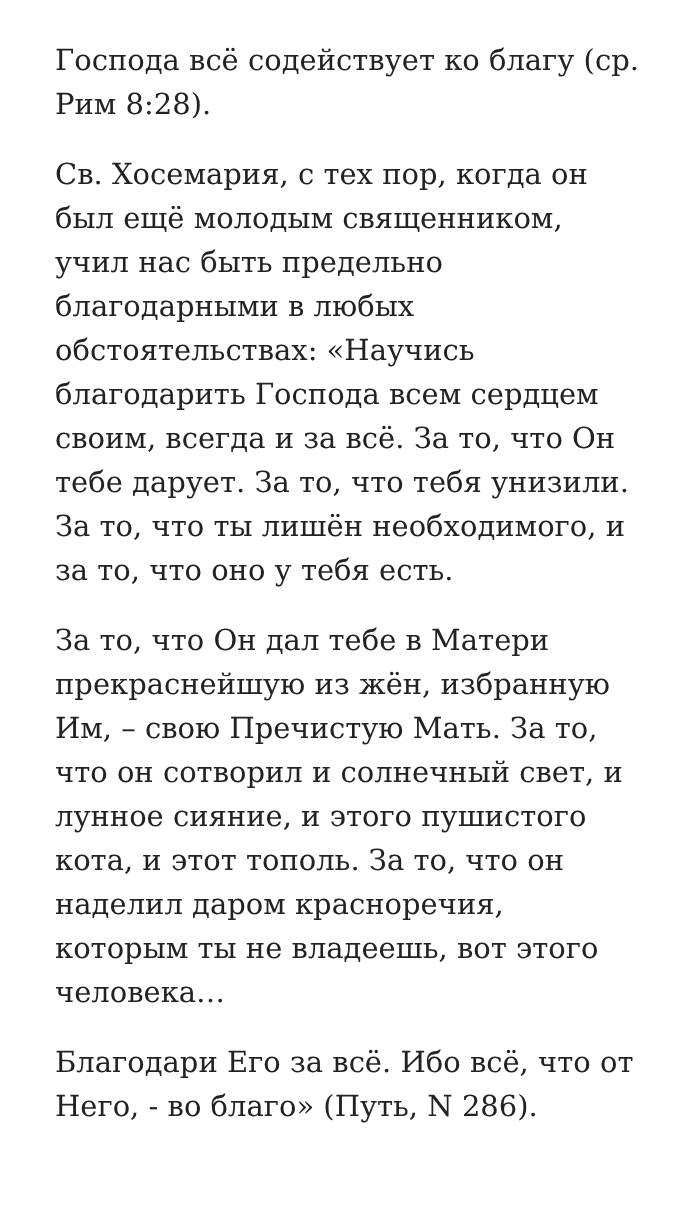Господа всё содействует ко благу (ср. Рим 8:28).
Св. Хосемария, с тех пор, когда он был ещё молодым священником, учил нас быть предельно благодарными в любых обстоятельствах: «Научись благодарить Господа всем сердцем своим, всегда и за всё. За то, что Он тебе дарует. За то, что тебя унизили. За то, что ты лишён необходимого, и за то, что оно у тебя есть.
За то, что Он дал тебе в Матери прекраснейшую из жён, избранную Им, – свою Пречистую Мать. За то, что он сотворил и солнечный свет, и лунное сияние, и этого пушистого кота, и этот тополь. За то, что он наделил даром красноречия, которым ты не владеешь, вот этого человека…
Благодари Его за всё. Ибо всё, что от Него, - во благо» (Путь, N 286).